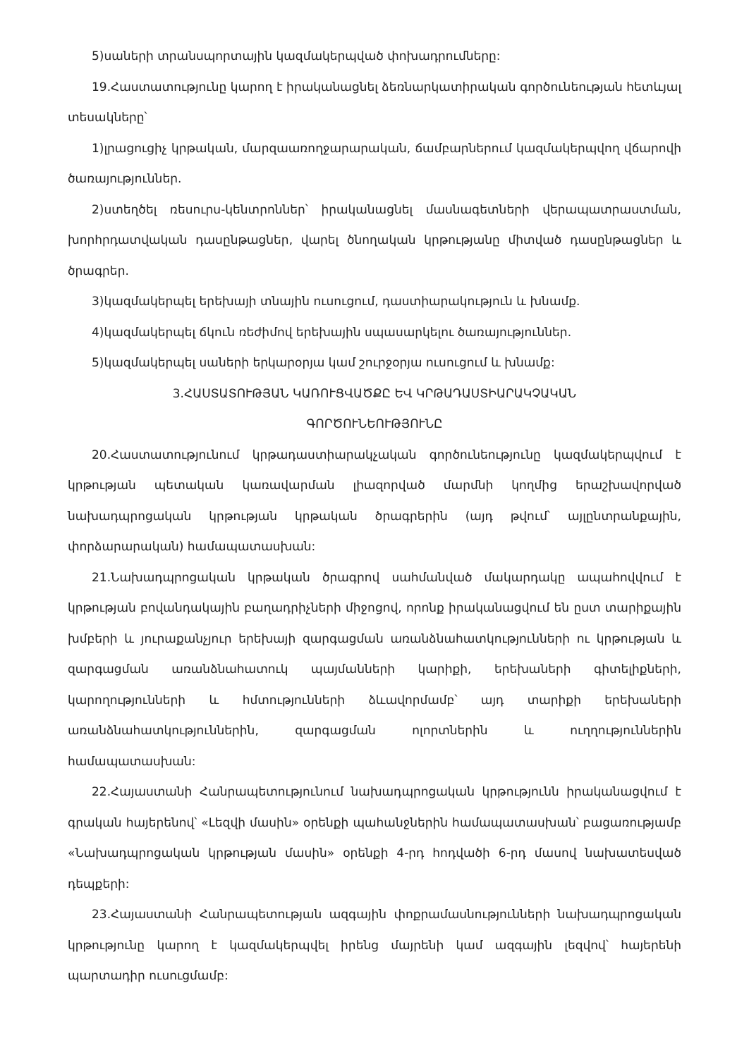5)սաների տրանսպորտային կազմակերպված փոխադրումները:
19.Հաստատությունը կարող է իրականացնել ձեռնարկատիրական գործունեության հետևյալ տեսակները՝
1)լրացուցիչ կրթական, մարզաառողջարարական, ճամբարներում կազմակերպվող վճարովի ծառայություններ.
2)ստեղծել ռեսուրս-կենտրոններ՝ իրականացնել մասնագետների վերապատրաստման, խորհրդատվական դասընթացներ, վարել ծնողական կրթությանը միտված դասընթացներ և ծրագրեր.
3)կազմակերպել երեխայի տնային ուսուցում, դաստիարակություն և խնամք.
4)կազմակերպել ճկուն ռեժիմով երեխային սպասարկելու ծառայություններ.
5)կազմակերպել սաների երկարօրյա կամ շուրջօրյա ուսուցում և խնամք:
3.ՀԱՍՏԱՏՈՒԹՅԱՆ ԿԱՌՈՒՑՎԱԾՔԸ ԵՎ ԿՐԹԱԴԱՍՏԻԱՐԱԿՉԱԿԱՆ
ԳՈՐԾՈՒՆԵՈՒԹՅՈՒՆԸ
20.Հաստատությունում կրթադաստիարակչական գործունեությունը կազմակերպվում է կրթության պետական կառավարման լիազորված մարմնի կողմից երաշխավորված նախադպրոցական կրթության կրթական ծրագրերին (այդ թվում՝ այլընտրանքային, փորձարարական) համապատասխան:
21.Նախադպրոցական կրթական ծրագրով սահմանված մակարդակը ապահովվում է կրթության բովանդակային բաղադրիչների միջոցով, որոնք իրականացվում են ըստ տարիքային խմբերի և յուրաքանչյուր երեխայի զարգացման առանձնահատկությունների ու կրթության և զարգացման առանձնահատուկ պայմանների կարիքի, երեխաների գիտելիքների, կարողությունների և հմտությունների ձևավորմամբ՝ այդ տարիքի երեխաների առանձնահատկություններին, զարգացման ոլորտներին և ուղղություններին համապատասխան:
22.Հայաստանի Հանրապետությունում նախադպրոցական կրթությունն իրականացվում է գրական հայերենով՝ «Լեզվի մասին» օրենքի պահանջներին համապատասխան՝ բացառությամբ «Նախադպրոցական կրթության մասին» օրենքի 4-րդ հոդվածի 6-րդ մասով նախատեսված դեպքերի:
23.Հայաստանի Հանրապետության ազգային փոքրամասնությունների նախադպրոցական կրթությունը կարող է կազմակերպվել իրենց մայրենի կամ ազգային լեզվով՝ հայերենի պարտադիր ուսուցմամբ: